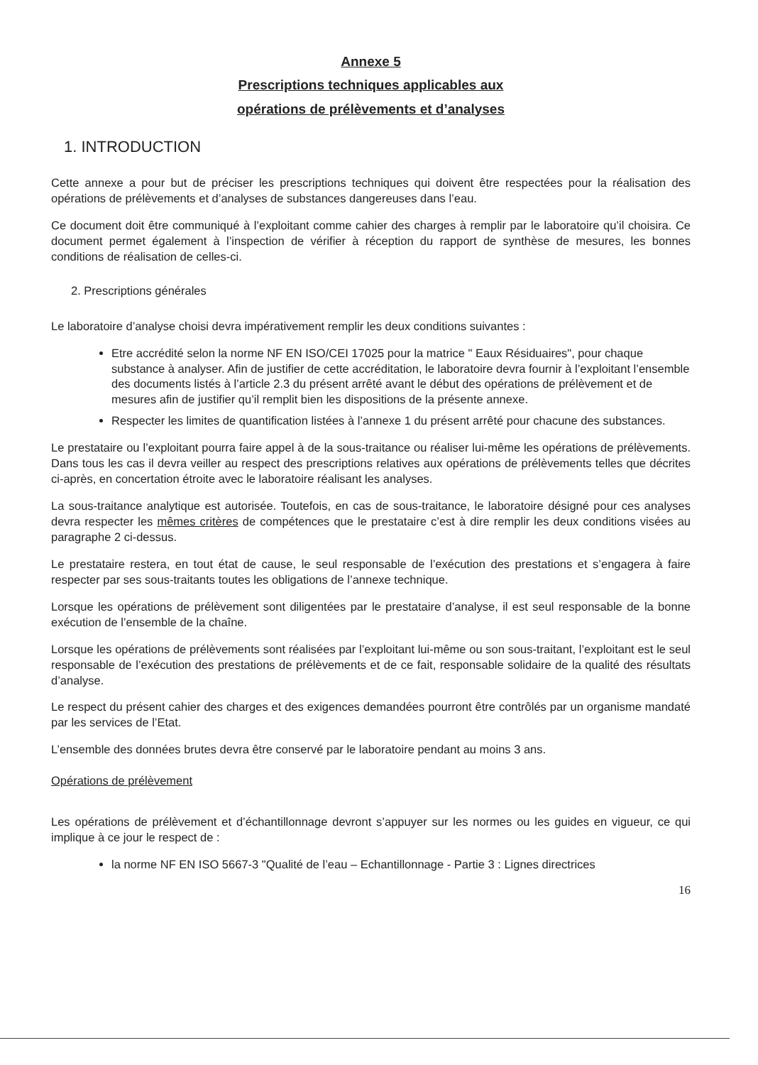Annexe 5
Prescriptions techniques applicables aux
opérations de prélèvements et d’analyses
1. INTRODUCTION
Cette annexe a pour but de préciser les prescriptions techniques qui doivent être respectées pour la réalisation des opérations de prélèvements et d’analyses de substances dangereuses dans l’eau.
Ce document doit être communiqué à l’exploitant comme cahier des charges à remplir par le laboratoire qu’il choisira. Ce document permet également à l’inspection de vérifier à réception du rapport de synthèse de mesures, les bonnes conditions de réalisation de celles-ci.
2. Prescriptions générales
Le laboratoire d’analyse choisi devra impérativement remplir les deux conditions suivantes :
Etre accrédité selon la norme NF EN ISO/CEI 17025 pour la matrice " Eaux Résiduaires", pour chaque substance à analyser. Afin de justifier de cette accréditation, le laboratoire devra fournir à l’exploitant l’ensemble des documents listés à l’article 2.3 du présent arrêté avant le début des opérations de prélèvement et de mesures afin de justifier qu’il remplit bien les dispositions de la présente annexe.
Respecter les limites de quantification listées à l’annexe 1 du présent arrêté pour chacune des substances.
Le prestataire ou l’exploitant pourra faire appel à de la sous-traitance ou réaliser lui-même les opérations de prélèvements. Dans tous les cas il devra veiller au respect des prescriptions relatives aux opérations de prélèvements telles que décrites ci-après, en concertation étroite avec le laboratoire réalisant les analyses.
La sous-traitance analytique est autorisée. Toutefois, en cas de sous-traitance, le laboratoire désigné pour ces analyses devra respecter les mêmes critères de compétences que le prestataire c’est à dire remplir les deux conditions visées au paragraphe 2 ci-dessus.
Le prestataire restera, en tout état de cause, le seul responsable de l’exécution des prestations et s’engagera à faire respecter par ses sous-traitants toutes les obligations de l’annexe technique.
Lorsque les opérations de prélèvement sont diligentées par le prestataire d’analyse, il est seul responsable de la bonne exécution de l’ensemble de la chaîne.
Lorsque les opérations de prélèvements sont réalisées par l’exploitant lui-même ou son sous-traitant, l’exploitant est le seul responsable de l’exécution des prestations de prélèvements et de ce fait, responsable solidaire de la qualité des résultats d’analyse.
Le respect du présent cahier des charges et des exigences demandées pourront être contrôlés par un organisme mandaté par les services de l’Etat.
L’ensemble des données brutes devra être conservé par le laboratoire pendant au moins 3 ans.
Opérations de prélèvement
Les opérations de prélèvement et d’échantillonnage devront s’appuyer sur les normes ou les guides en vigueur, ce qui implique à ce jour le respect de :
la norme NF EN ISO 5667-3 "Qualité de l’eau – Echantillonnage - Partie 3 : Lignes directrices
16